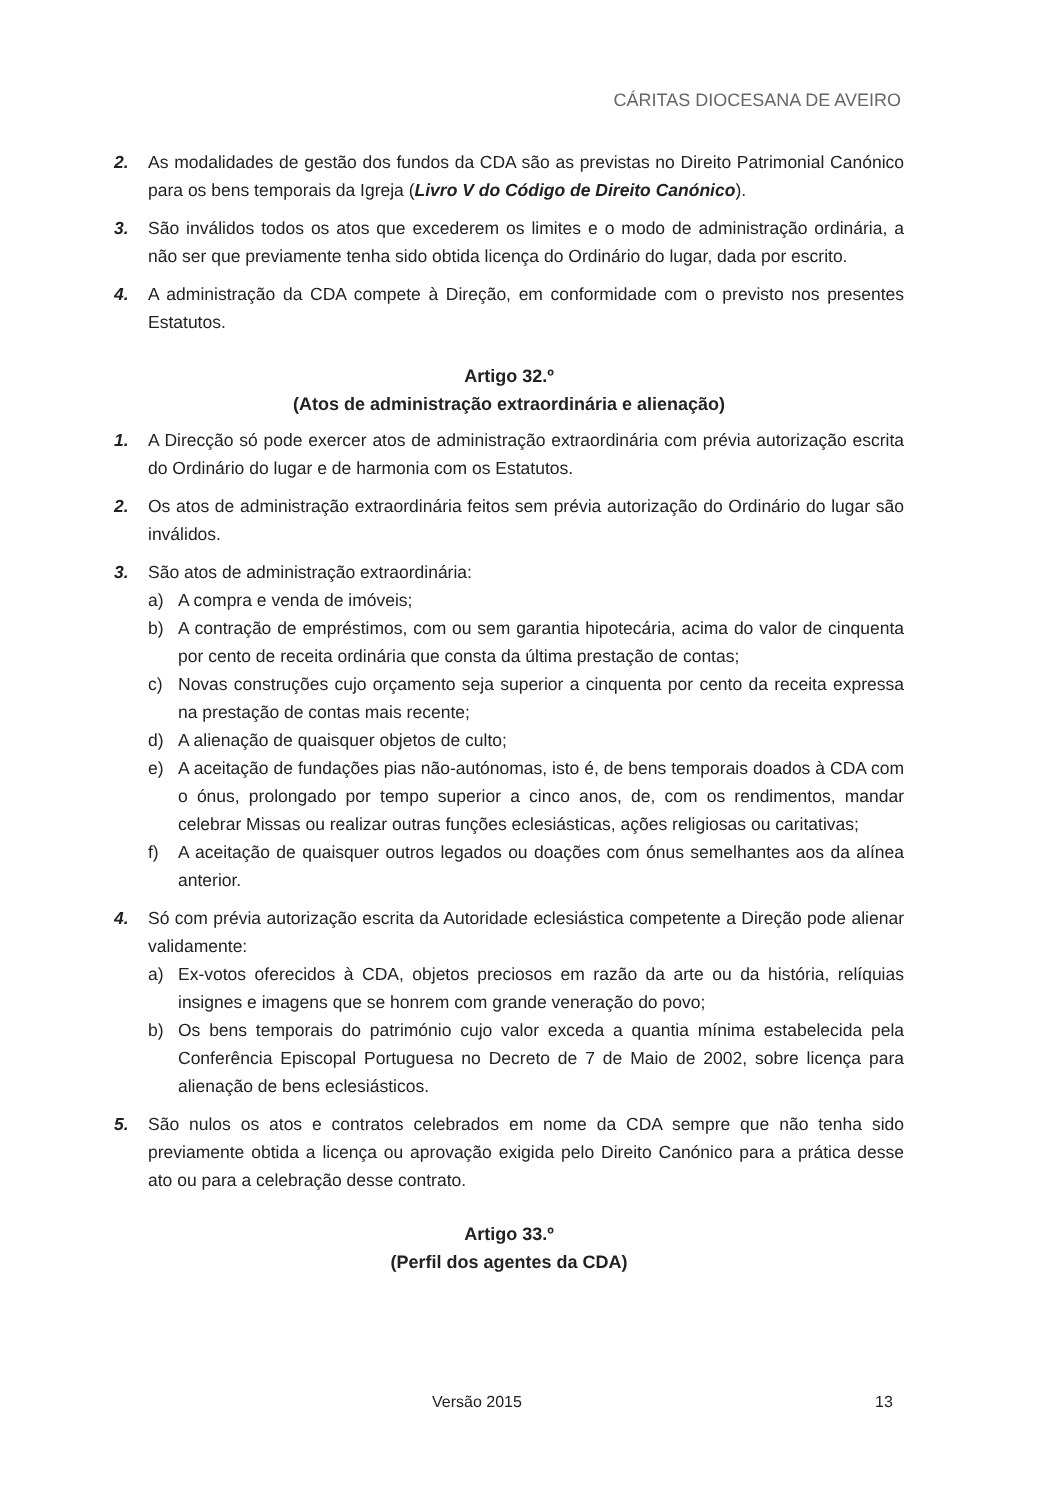CÁRITAS DIOCESANA DE AVEIRO
2. As modalidades de gestão dos fundos da CDA são as previstas no Direito Patrimonial Canónico para os bens temporais da Igreja (Livro V do Código de Direito Canónico).
3. São inválidos todos os atos que excederem os limites e o modo de administração ordinária, a não ser que previamente tenha sido obtida licença do Ordinário do lugar, dada por escrito.
4. A administração da CDA compete à Direção, em conformidade com o previsto nos presentes Estatutos.
Artigo 32.º
(Atos de administração extraordinária e alienação)
1. A Direcção só pode exercer atos de administração extraordinária com prévia autorização escrita do Ordinário do lugar e de harmonia com os Estatutos.
2. Os atos de administração extraordinária feitos sem prévia autorização do Ordinário do lugar são inválidos.
3. São atos de administração extraordinária:
a) A compra e venda de imóveis;
b) A contração de empréstimos, com ou sem garantia hipotecária, acima do valor de cinquenta por cento de receita ordinária que consta da última prestação de contas;
c) Novas construções cujo orçamento seja superior a cinquenta por cento da receita expressa na prestação de contas mais recente;
d) A alienação de quaisquer objetos de culto;
e) A aceitação de fundações pias não-autónomas, isto é, de bens temporais doados à CDA com o ónus, prolongado por tempo superior a cinco anos, de, com os rendimentos, mandar celebrar Missas ou realizar outras funções eclesiásticas, ações religiosas ou caritativas;
f) A aceitação de quaisquer outros legados ou doações com ónus semelhantes aos da alínea anterior.
4. Só com prévia autorização escrita da Autoridade eclesiástica competente a Direção pode alienar validamente:
a) Ex-votos oferecidos à CDA, objetos preciosos em razão da arte ou da história, relíquias insignes e imagens que se honrem com grande veneração do povo;
b) Os bens temporais do património cujo valor exceda a quantia mínima estabelecida pela Conferência Episcopal Portuguesa no Decreto de 7 de Maio de 2002, sobre licença para alienação de bens eclesiásticos.
5. São nulos os atos e contratos celebrados em nome da CDA sempre que não tenha sido previamente obtida a licença ou aprovação exigida pelo Direito Canónico para a prática desse ato ou para a celebração desse contrato.
Artigo 33.º
(Perfil dos agentes da CDA)
Versão 2015 13